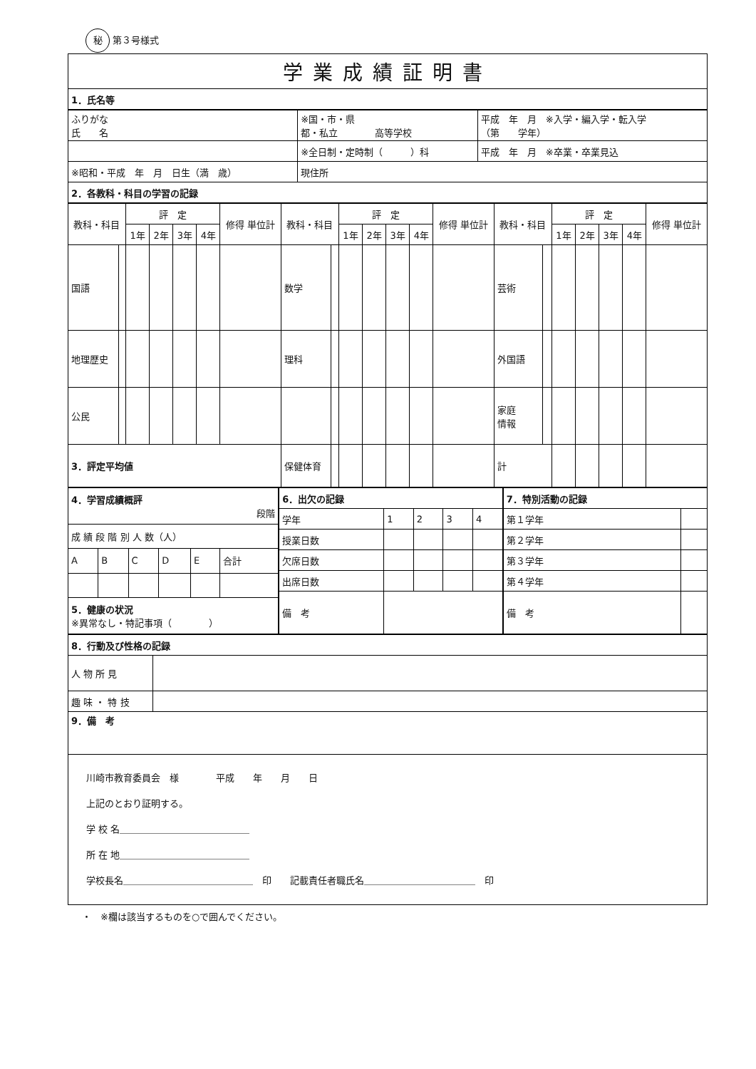秘 第３号様式
| 学業成績証明書 |
| 1．氏名等 |
| ふりがな 氏 名 | ※国・市・県 都・私立 高等学校 | 平成 年 月 ※入学・編入学・転入学 （第 学年） |
| | ※全日制・定時制（ ）科 | 平成 年 月 ※卒業・卒業見込 |
| ※昭和・平成 年 月 日生（満 歳） | 現住所 | |
| 2．各教科・科目の学習の記録 | | |
| 教科・科目 | | 評 定 | | | | 修得 単位計 | 教科・科目 | | 評 定 | | | | 修得 単位計 | 教科・科目 | | 評 定 | | | | 修得 単位計 |
| --- | --- | --- | --- | --- | --- | --- | --- | --- | --- | --- | --- | --- | --- | --- | --- | --- | --- | --- | --- | --- |
| | | 1年 | 2年 | 3年 | 4年 | | | | 1年 | 2年 | 3年 | 4年 | | | | 1年 | 2年 | 3年 | 4年 | |
| 国語 | | | | | | | 数学 | | | | | | | 芸術 | | | | | | |
| 地理歴史 | | | | | | | 理科 | | | | | | | 外国語 | | | | | | |
| 公民 | | | | | | | | | | | | | | 家庭 情報 | | | | | | |
| 3．評定平均値 | | | | | | | 保健体育 | | | | | | | 計 | | | | | | |
| 4．学習成績概評 段階 | | | | | |
| 成 績 段 階 別 人 数（人） | | | | | |
| A | B | C | D | E | 合計 |
| 5．健康の状況 ※異常なし・特記事項（ ） | | | | | |
| 6．出欠の記録 | | | | |
| 学年 | 1 | 2 | 3 | 4 |
| 授業日数 | | | | |
| 欠席日数 | | | | |
| 出席日数 | | | | |
| 備 考 | | | | |
| 7．特別活動の記録 | |
| 第１学年 | |
| 第２学年 | |
| 第３学年 | |
| 第４学年 | |
| 備 考 | |
| 8．行動及び性格の記録 | |
| 人 物 所 見 | |
| 趣 味 ・ 特 技 | |
| 9．備 考 | |
| 川崎市教育委員会 様 平成 年 月 日 上記のとおり証明する。 学 校 名＿＿＿＿＿＿＿＿＿＿＿＿＿＿ 所 在 地＿＿＿＿＿＿＿＿＿＿＿＿＿＿ 学校長名＿＿＿＿＿＿＿＿＿＿＿＿＿＿ 印 記載責任者職氏名＿＿＿＿＿＿＿＿＿＿＿＿ 印 | |
・　※欄は該当するものを○で囲んでください。